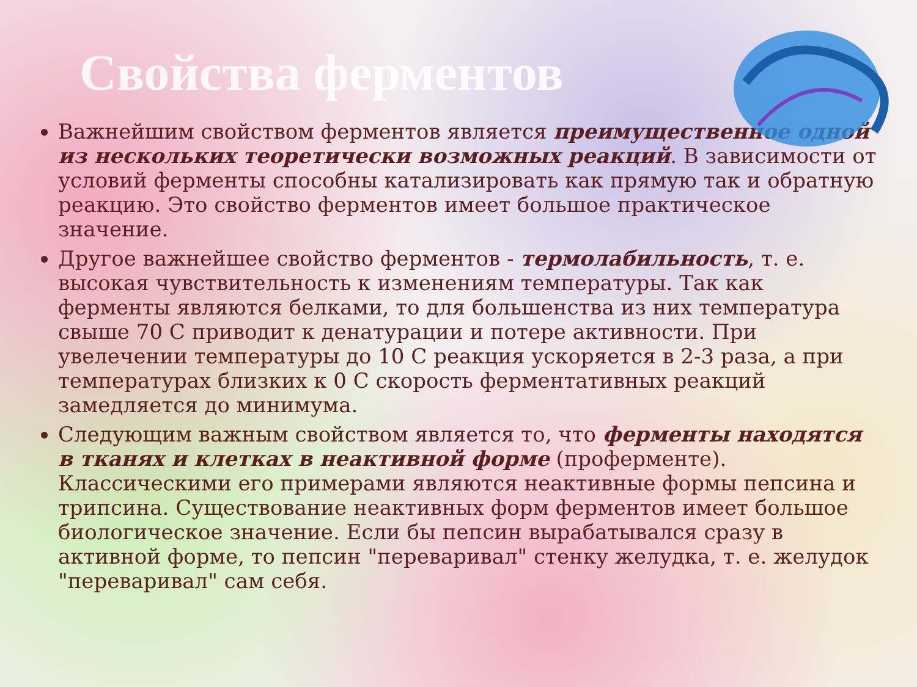Свойства ферментов
Важнейшим свойством ферментов является преимущественное одной из нескольких теоретически возможных реакций. В зависимости от условий ферменты способны катализировать как прямую так и обратную реакцию. Это свойство ферментов имеет большое практическое значение.
Другое важнейшее свойство ферментов - термолабильность, т. е. высокая чувствительность к изменениям температуры. Так как ферменты являются белками, то для большенства из них температура свыше 70 С приводит к денатурации и потере активности. При увелечении температуры до 10 С реакция ускоряется в 2-3 раза, а при температурах близких к 0 С скорость ферментативных реакций замедляется до минимума.
Следующим важным свойством является то, что ферменты находятся в тканях и клетках в неактивной форме (проферменте). Классическими его примерами являются неактивные формы пепсина и трипсина. Существование неактивных форм ферментов имеет большое биологическое значение. Если бы пепсин вырабатывался сразу в активной форме, то пепсин "переваривал" стенку желудка, т. е. желудок "переваривал" сам себя.